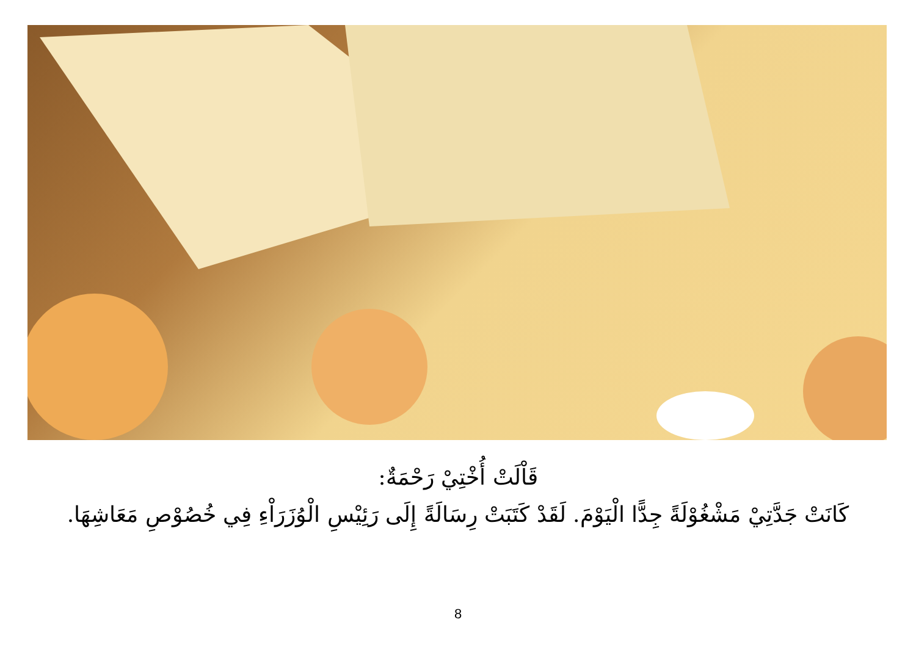قَاْلَتْ أُخْتِيْ رَحْمَةٌ:
كَانَتْ جَدَّتِيْ مَشْغُوْلَةً جِدًّا الْيَوْمَ. لَقَدْ كَتَبَتْ رِسَالَةً إِلَى رَئِيْسِ الْوُزَرَاْءِ فِي خُصُوْصِ مَعَاشِهَا.
8